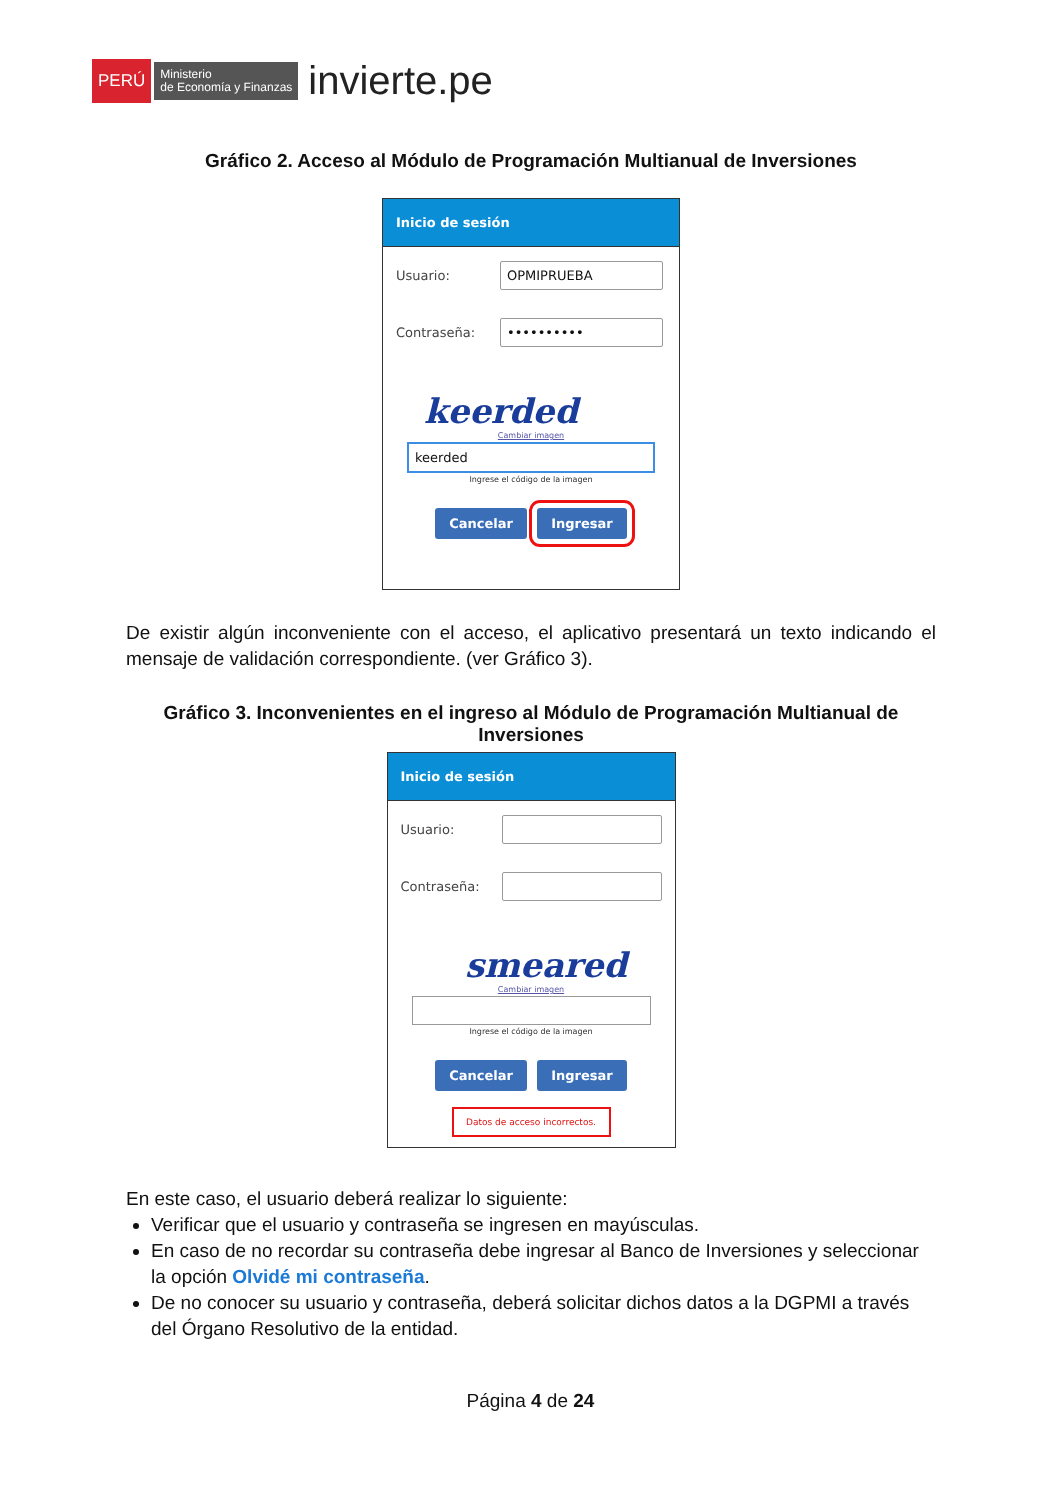PERÚ Ministerio
de Economía y Finanzas invierte.pe
Gráfico 2. Acceso al Módulo de Programación Multianual de Inversiones
Inicio de sesión
Usuario:
OPMIPRUEBA
Contraseña:
••••••••••
keerded
Cambiar imagen
keerded
Ingrese el código de la imagen
Cancelar Ingresar
De existir algún inconveniente con el acceso, el aplicativo presentará un texto indicando el mensaje de validación correspondiente. (ver Gráfico 3).
Gráfico 3. Inconvenientes en el ingreso al Módulo de Programación Multianual de Inversiones
Inicio de sesión
Usuario:
Contraseña:
smeared
Cambiar imagen
Ingrese el código de la imagen
Cancelar Ingresar
Datos de acceso incorrectos.
En este caso, el usuario deberá realizar lo siguiente:
Verificar que el usuario y contraseña se ingresen en mayúsculas.
En caso de no recordar su contraseña debe ingresar al Banco de Inversiones y seleccionar la opción Olvidé mi contraseña.
De no conocer su usuario y contraseña, deberá solicitar dichos datos a la DGPMI a través del Órgano Resolutivo de la entidad.
Página 4 de 24